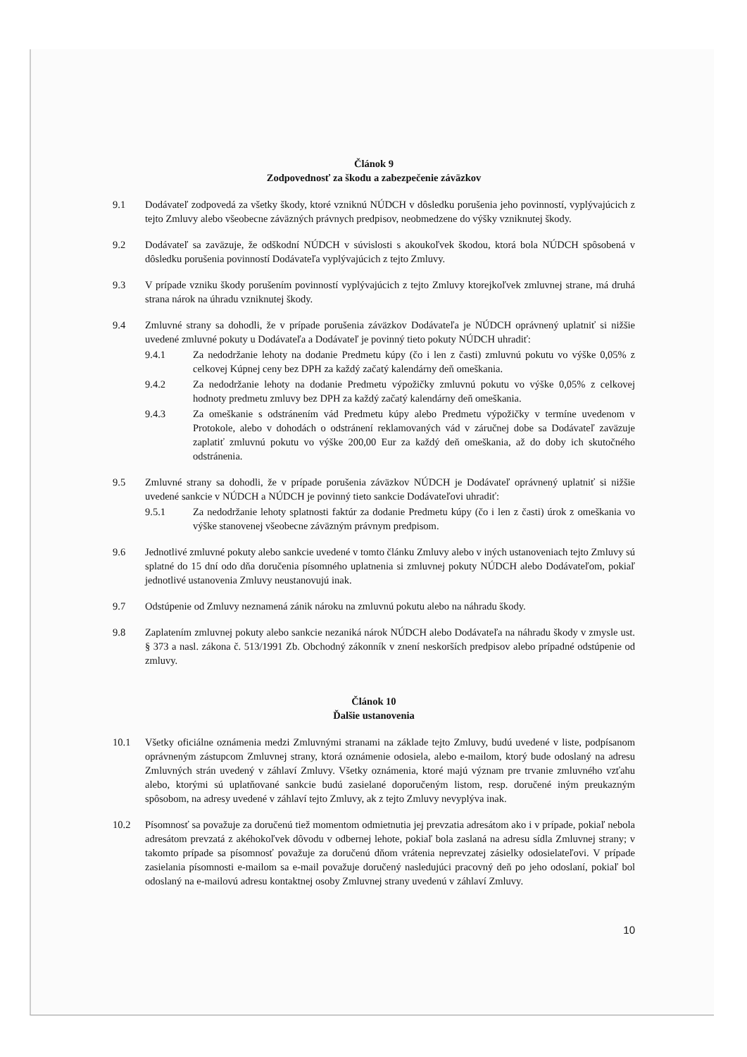Článok 9
Zodpovednosť za škodu a zabezpečenie záväzkov
9.1 Dodávateľ zodpovedá za všetky škody, ktoré vzniknú NÚDCH v dôsledku porušenia jeho povinností, vyplývajúcich z tejto Zmluvy alebo všeobecne záväzných právnych predpisov, neobmedzene do výšky vzniknutej škody.
9.2 Dodávateľ sa zaväzuje, že odškodní NÚDCH v súvislosti s akoukoľvek škodou, ktorá bola NÚDCH spôsobená v dôsledku porušenia povinností Dodávateľa vyplývajúcich z tejto Zmluvy.
9.3 V prípade vzniku škody porušením povinností vyplývajúcich z tejto Zmluvy ktorejkoľvek zmluvnej strane, má druhá strana nárok na úhradu vzniknutej škody.
9.4 Zmluvné strany sa dohodli, že v prípade porušenia záväzkov Dodávateľa je NÚDCH oprávnený uplatniť si nižšie uvedené zmluvné pokuty u Dodávateľa a Dodávateľ je povinný tieto pokuty NÚDCH uhradiť:
9.4.1 Za nedodržanie lehoty na dodanie Predmetu kúpy (čo i len z časti) zmluvnú pokutu vo výške 0,05% z celkovej Kúpnej ceny bez DPH za každý začatý kalendárny deň omeškania.
9.4.2 Za nedodržanie lehoty na dodanie Predmetu výpožičky zmluvnú pokutu vo výške 0,05% z celkovej hodnoty predmetu zmluvy bez DPH za každý začatý kalendárny deň omeškania.
9.4.3 Za omeškanie s odstránením vád Predmetu kúpy alebo Predmetu výpožičky v termíne uvedenom v Protokole, alebo v dohodách o odstránení reklamovaných vád v záručnej dobe sa Dodávateľ zaväzuje zaplatiť zmluvnú pokutu vo výške 200,00 Eur za každý deň omeškania, až do doby ich skutočného odstránenia.
9.5 Zmluvné strany sa dohodli, že v prípade porušenia záväzkov NÚDCH je Dodávateľ oprávnený uplatniť si nižšie uvedené sankcie v NÚDCH a NÚDCH je povinný tieto sankcie Dodávateľovi uhradiť:
9.5.1 Za nedodržanie lehoty splatnosti faktúr za dodanie Predmetu kúpy (čo i len z časti) úrok z omeškania vo výške stanovenej všeobecne záväzným právnym predpisom.
9.6 Jednotlivé zmluvné pokuty alebo sankcie uvedené v tomto článku Zmluvy alebo v iných ustanoveniach tejto Zmluvy sú splatné do 15 dní odo dňa doručenia písomného uplatnenia si zmluvnej pokuty NÚDCH alebo Dodávateľom, pokiaľ jednotlivé ustanovenia Zmluvy neustanovujú inak.
9.7 Odstúpenie od Zmluvy neznamená zánik nároku na zmluvnú pokutu alebo na náhradu škody.
9.8 Zaplatením zmluvnej pokuty alebo sankcie nezaniká nárok NÚDCH alebo Dodávateľa na náhradu škody v zmysle ust. § 373 a nasl. zákona č. 513/1991 Zb. Obchodný zákonník v znení neskorších predpisov alebo prípadné odstúpenie od zmluvy.
Článok 10
Ďalšie ustanovenia
10.1 Všetky oficiálne oznámenia medzi Zmluvnými stranami na základe tejto Zmluvy, budú uvedené v liste, podpísanom oprávneným zástupcom Zmluvnej strany, ktorá oznámenie odosiela, alebo e-mailom, ktorý bude odoslaný na adresu Zmluvných strán uvedený v záhlaví Zmluvy. Všetky oznámenia, ktoré majú význam pre trvanie zmluvného vzťahu alebo, ktorými sú uplatňované sankcie budú zasielané doporučeným listom, resp. doručené iným preukazným spôsobom, na adresy uvedené v záhlaví tejto Zmluvy, ak z tejto Zmluvy nevyplýva inak.
10.2 Písomnosť sa považuje za doručenú tiež momentom odmietnutia jej prevzatia adresátom ako i v prípade, pokiaľ nebola adresátom prevzatá z akéhokoľvek dôvodu v odbernej lehote, pokiaľ bola zaslaná na adresu sídla Zmluvnej strany; v takomto prípade sa písomnosť považuje za doručenú dňom vrátenia neprevzatej zásielky odosielateľovi. V prípade zasielania písomnosti e-mailom sa e-mail považuje doručený nasledujúci pracovný deň po jeho odoslaní, pokiaľ bol odoslaný na e-mailovú adresu kontaktnej osoby Zmluvnej strany uvedenú v záhlaví Zmluvy.
10